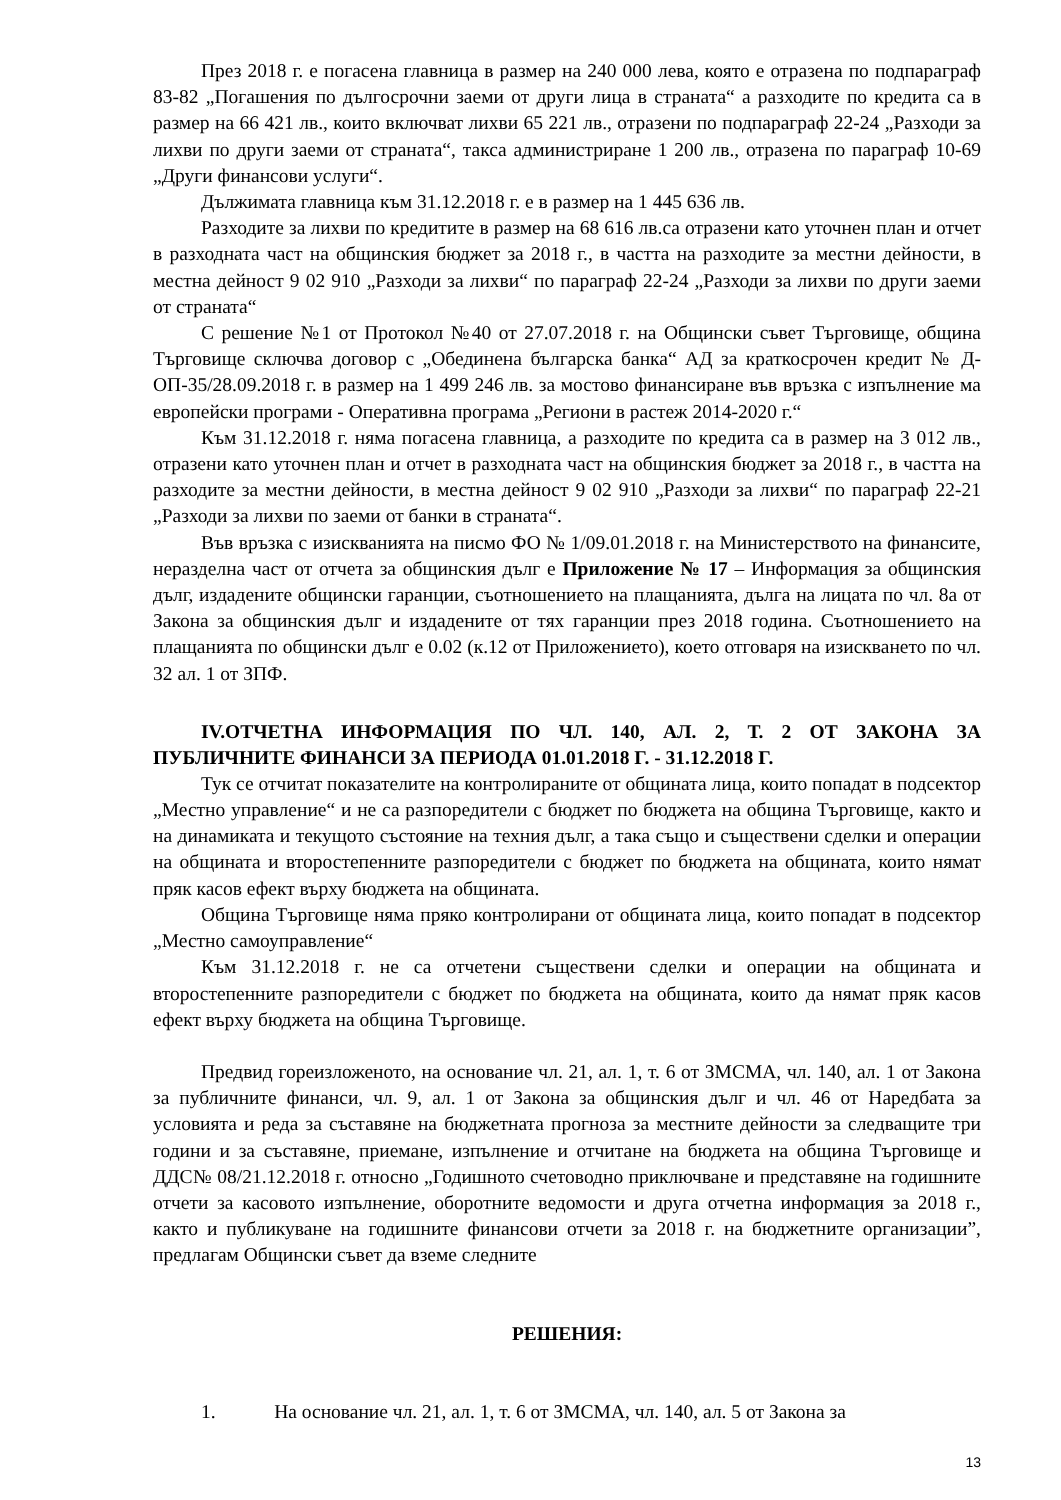През 2018 г. е погасена главница в размер на 240 000 лева, която е отразена по подпараграф 83-82 „Погашения по дългосрочни заеми от други лица в страната“ а разходите по кредита са в размер на 66 421 лв., които включват лихви 65 221 лв., отразени по подпараграф 22-24 „Разходи за лихви по други заеми от страната“, такса администриране 1 200 лв., отразена по параграф 10-69 „Други финансови услуги“.
Дължимата главница към 31.12.2018 г. е в размер на 1 445 636 лв.
Разходите за лихви по кредитите в размер на 68 616 лв.са отразени като уточнен план и отчет в разходната част на общинския бюджет за 2018 г., в частта на разходите за местни дейности, в местна дейност 9 02 910 „Разходи за лихви“ по параграф 22-24 „Разходи за лихви по други заеми от страната“
С решение №1 от Протокол №40 от 27.07.2018 г. на Общински съвет Търговище, община Търговище сключва договор с „Обединена българска банка“ АД за краткосрочен кредит № Д-ОП-35/28.09.2018 г. в размер на 1 499 246 лв. за мостово финансиране във връзка с изпълнение ма европейски програми - Оперативна програма „Региони в растеж 2014-2020 г.“
Към 31.12.2018 г. няма погасена главница, а разходите по кредита са в размер на 3 012 лв., отразени като уточнен план и отчет в разходната част на общинския бюджет за 2018 г., в частта на разходите за местни дейности, в местна дейност 9 02 910 „Разходи за лихви“ по параграф 22-21 „Разходи за лихви по заеми от банки в страната“.
Във връзка с изискванията на писмо ФО № 1/09.01.2018 г. на Министерството на финансите, неразделна част от отчета за общинския дълг е Приложение № 17 – Информация за общинския дълг, издадените общински гаранции, съотношението на плащанията, дълга на лицата по чл. 8а от Закона за общинския дълг и издадените от тях гаранции през 2018 година. Съотношението на плащанията по общински дълг е 0.02 (к.12 от Приложението), което отговаря на изискването по чл. 32 ал. 1 от ЗПФ.
IV.ОТЧЕТНА ИНФОРМАЦИЯ ПО ЧЛ. 140, АЛ. 2, Т. 2 ОТ ЗАКОНА ЗА ПУБЛИЧНИТЕ ФИНАНСИ ЗА ПЕРИОДА 01.01.2018 Г. - 31.12.2018 Г.
Тук се отчитат показателите на контролираните от общината лица, които попадат в подсектор „Местно управление“ и не са разпоредители с бюджет по бюджета на община Търговище, както и на динамиката и текущото състояние на техния дълг, а така също и съществени сделки и операции на общината и второстепенните разпоредители с бюджет по бюджета на общината, които нямат пряк касов ефект върху бюджета на общината.
Община Търговище няма пряко контролирани от общината лица, които попадат в подсектор „Местно самоуправление“
Към 31.12.2018 г. не са отчетени съществени сделки и операции на общината и второстепенните разпоредители с бюджет по бюджета на общината, които да нямат пряк касов ефект върху бюджета на община Търговище.
Предвид гореизложеното, на основание чл. 21, ал. 1, т. 6 от ЗМСМА, чл. 140, ал. 1 от Закона за публичните финанси, чл. 9, ал. 1 от Закона за общинския дълг и чл. 46 от Наредбата за условията и реда за съставяне на бюджетната прогноза за местните дейности за следващите три години и за съставяне, приемане, изпълнение и отчитане на бюджета на община Търговище и ДДС№ 08/21.12.2018 г. относно „Годишното счетоводно приключване и представяне на годишните отчети за касовото изпълнение, оборотните ведомости и друга отчетна информация за 2018 г., както и публикуване на годишните финансови отчети за 2018 г. на бюджетните организации”, предлагам Общински съвет да вземе следните
РЕШЕНИЯ:
1. На основание чл. 21, ал. 1, т. 6 от ЗМСМА, чл. 140, ал. 5 от Закона за
13